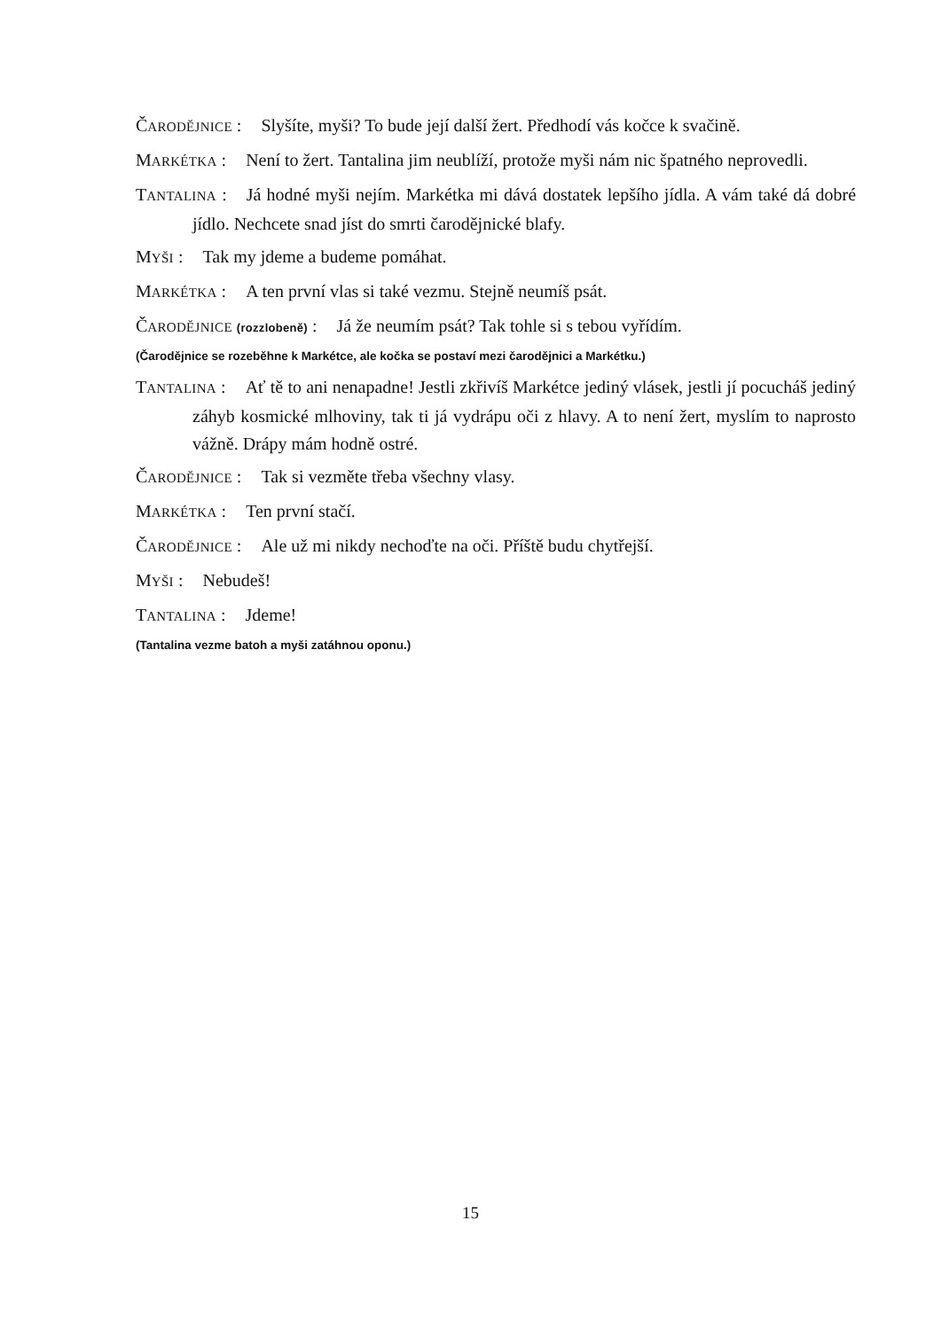ČARODĚJNICE : Slyšíte, myši? To bude její další žert. Předhodí vás kočce k svačině.
MARKÉTKA : Není to žert. Tantalina jim neublíží, protože myši nám nic špatného neprovedli.
TANTALINA : Já hodné myši nejím. Markétka mi dává dostatek lepšího jídla. A vám také dá dobré jídlo. Nechcete snad jíst do smrti čarodějnické blafy.
MYŠI : Tak my jdeme a budeme pomáhat.
MARKÉTKA : A ten první vlas si také vezmu. Stejně neumíš psát.
ČARODĚJNICE (rozzlobeně) : Já že neumím psát? Tak tohle si s tebou vyřídím.
(Čarodějnice se rozeběhne k Markétce, ale kočka se postaví mezi čarodějnici a Markétku.)
TANTALINA : Ať tě to ani nenapadne! Jestli zkřivíš Markétce jediný vlásek, jestli jí pocucháš jediný záhyb kosmické mlhoviny, tak ti já vydrápu oči z hlavy. A to není žert, myslím to naprosto vážně. Drápy mám hodně ostré.
ČARODĚJNICE : Tak si vezměte třeba všechny vlasy.
MARKÉTKA : Ten první stačí.
ČARODĚJNICE : Ale už mi nikdy nechoďte na oči. Příště budu chytřejší.
MYŠI : Nebudeš!
TANTALINA : Jdeme!
(Tantalina vezme batoh a myši zatáhnou oponu.)
15